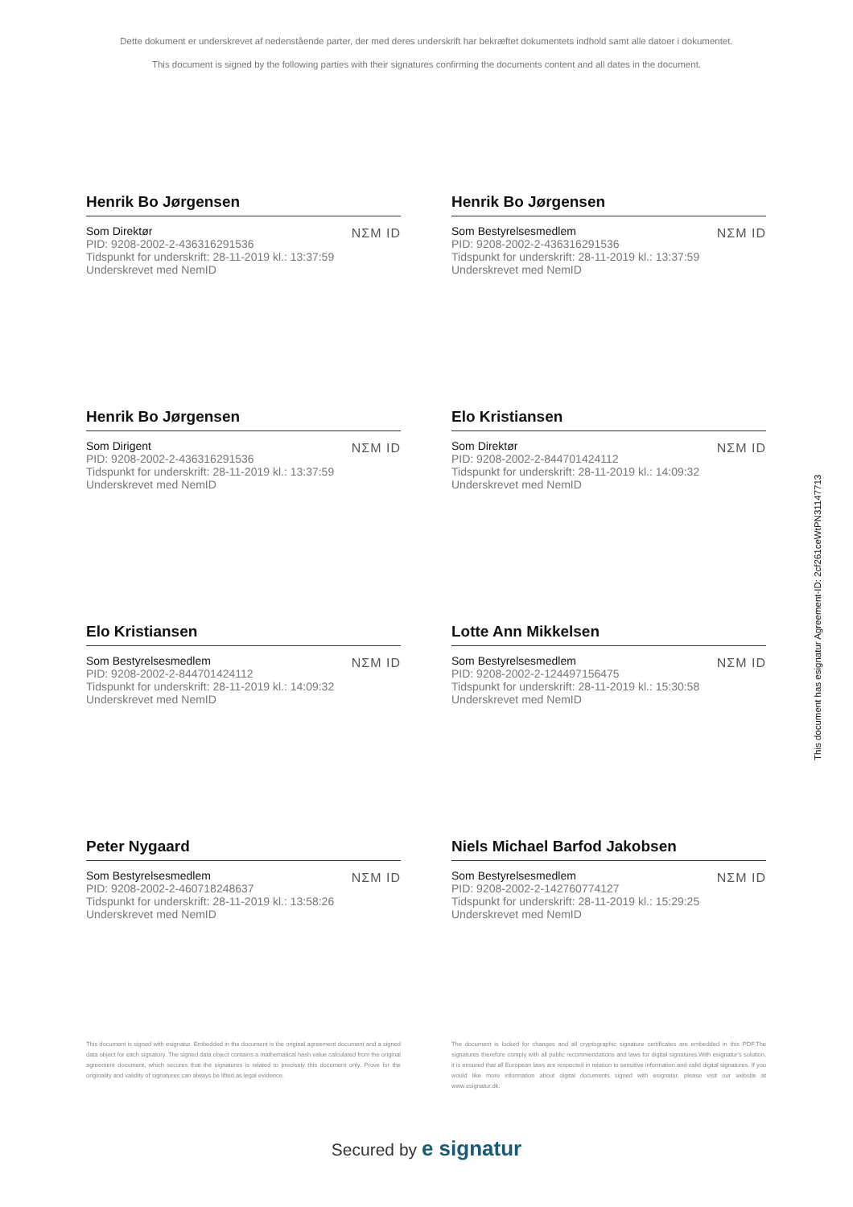Dette dokument er underskrevet af nedenstående parter, der med deres underskrift har bekræftet dokumentets indhold samt alle datoer i dokumentet.
This document is signed by the following parties with their signatures confirming the documents content and all dates in the document.
Henrik Bo Jørgensen
Som Direktør
PID: 9208-2002-2-436316291536
Tidspunkt for underskrift: 28-11-2019 kl.: 13:37:59
Underskrevet med NemID
NΣM ID
Henrik Bo Jørgensen
Som Bestyrelsesmedlem
PID: 9208-2002-2-436316291536
Tidspunkt for underskrift: 28-11-2019 kl.: 13:37:59
Underskrevet med NemID
NΣM ID
Henrik Bo Jørgensen
Som Dirigent
PID: 9208-2002-2-436316291536
Tidspunkt for underskrift: 28-11-2019 kl.: 13:37:59
Underskrevet med NemID
NΣM ID
Elo Kristiansen
Som Direktør
PID: 9208-2002-2-844701424112
Tidspunkt for underskrift: 28-11-2019 kl.: 14:09:32
Underskrevet med NemID
NΣM ID
Elo Kristiansen
Som Bestyrelsesmedlem
PID: 9208-2002-2-844701424112
Tidspunkt for underskrift: 28-11-2019 kl.: 14:09:32
Underskrevet med NemID
NΣM ID
Lotte Ann Mikkelsen
Som Bestyrelsesmedlem
PID: 9208-2002-2-124497156475
Tidspunkt for underskrift: 28-11-2019 kl.: 15:30:58
Underskrevet med NemID
NΣM ID
Peter Nygaard
Som Bestyrelsesmedlem
PID: 9208-2002-2-460718248637
Tidspunkt for underskrift: 28-11-2019 kl.: 13:58:26
Underskrevet med NemID
NΣM ID
Niels Michael Barfod Jakobsen
Som Bestyrelsesmedlem
PID: 9208-2002-2-142760774127
Tidspunkt for underskrift: 28-11-2019 kl.: 15:29:25
Underskrevet med NemID
NΣM ID
This document is signed with esignatur. Embedded in the document is the original agreement document and a signed data object for each signatory. The signed data object contains a mathematical hash value calculated from the original agreement document, which secures that the signatures is related to precisely this document only. Prove for the originality and validity of signatures can always be lifted as legal evidence.
The document is locked for changes and all cryptographic signature certificates are embedded in this PDF.The signatures therefore comply with all public recommendations and laws for digital signatures.With esignatur's solution, it is ensured that all European laws are respected in relation to sensitive information and valid digital signatures. If you would like more information about digital documents signed with esignatur, please visit our website at www.esignatur.dk.
Secured by e signatur
This document has esignatur Agreement-ID: 2cf261ceWtPN31147713